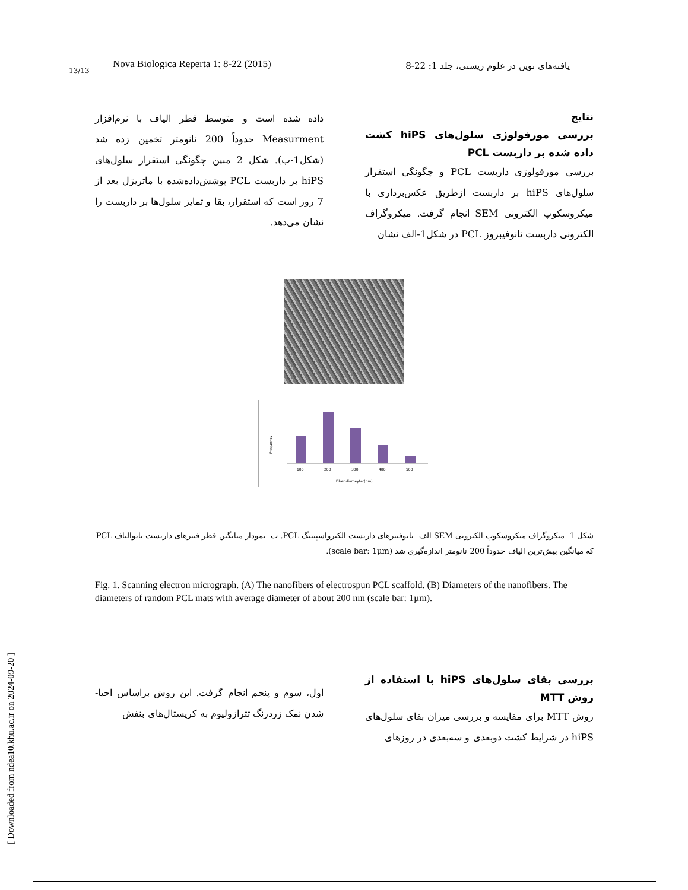Nova Biologica Reperta 1: 8-22 (2015) یافته‌های نوین در علوم زیستی، جلد 1: 22-8
13/13
نتایج
بررسی مورفولوژی سلول‌های hiPS کشت داده شده بر داربست PCL
بررسی مورفولوژی داربست PCL و چگونگی استقرار سلول‌های hiPS بر داربست ازطریق عکس‌برداری با میکروسکوپ الکترونی SEM انجام گرفت. میکروگراف الکترونی داربست نانوفیبروز PCL در شکل1-الف نشان
داده شده است و متوسط قطر الیاف با نرم‌افزار Measurment حدوداً 200 نانومتر تخمین زده شد (شکل1-ب). شکل 2 مبین چگونگی استقرار سلول‌های hiPS بر داربست PCL پوشش‌داده‌شده با ماتریژل بعد از 7 روز است که استقرار، بقا و تمایز سلول‌ها بر داربست را نشان می‌دهد.
100
200
300
400
500
Fiber diameyter(nm)
Frequency
شکل 1- میکروگراف میکروسکوپ الکترونی SEM الف- نانوفیبرهای داربست الکترواسپینیگ PCL. ب- نمودار میانگین قطر فیبرهای داربست نانوالیاف PCL که میانگین بیش‌ترین الیاف حدوداً 200 نانومتر اندازه‌گیری شد (scale bar: 1µm).
Fig. 1. Scanning electron micrograph. (A) The nanofibers of electrospun PCL scaffold. (B) Diameters of the nanofibers. The diameters of random PCL mats with average diameter of about 200 nm (scale bar: 1µm).
بررسی بقای سلول‌های hiPS با استفاده از روش MTT
روش MTT برای مقایسه و بررسی میزان بقای سلول‌های hiPS در شرایط کشت دوبعدی و سه‌بعدی در روزهای
اول، سوم و پنجم انجام گرفت. این روش براساس احیا- شدن نمک زردرنگ تترازولیوم به کریستال‌های بنفش
[ Downloaded from ndea10.khu.ac.ir on 2024-09-20 ]